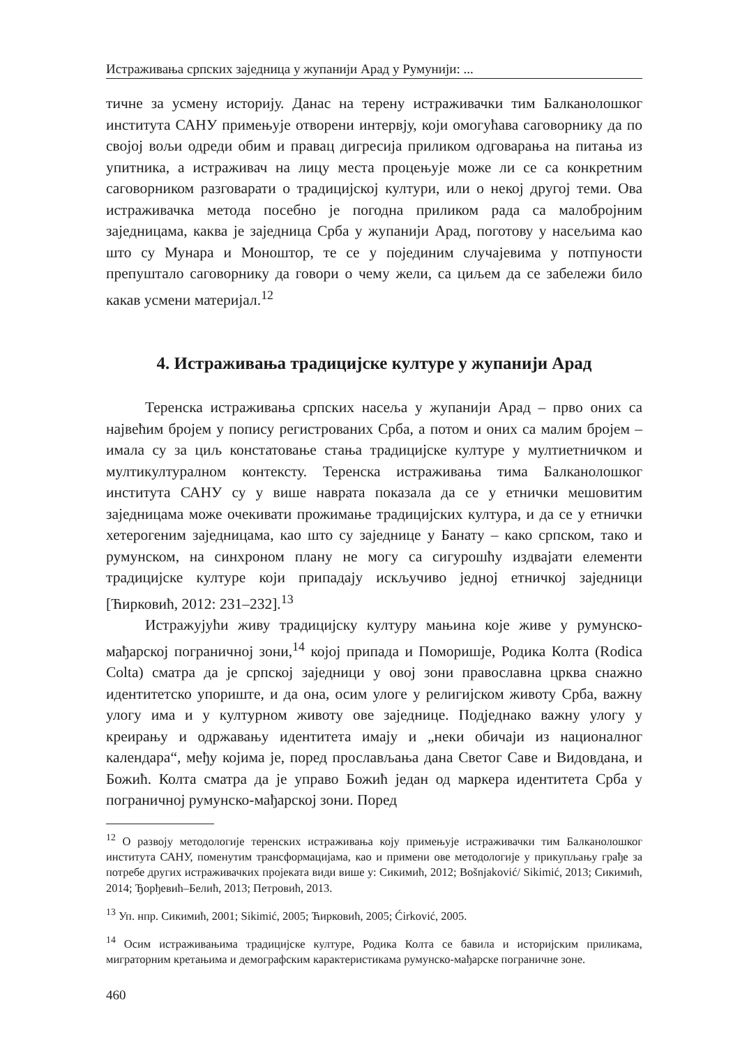Истраживања српских заједница у жупанији Арад у Румунији: ...
тичне за усмену историју. Данас на терену истраживачки тим Балканолошког института САНУ примењује отворени интервју, који омогућава саговорнику да по својој вољи одреди обим и правац дигресија приликом одговарања на питања из упитника, а истраживач на лицу места процењује може ли се са конкретним саговорником разговарати о традицијској култури, или о некој другој теми. Ова истраживачка метода посебно је погодна приликом рада са малобројним заједницама, каква је заједница Срба у жупанији Арад, поготову у насељима као што су Мунара и Моноштор, те се у појединим случајевима у потпуности препуштало саговорнику да говори о чему жели, са циљем да се забележи било какав усмени материјал.<sup>12</sup>
4. Истраживања традицијске културе у жупанији Арад
Теренска истраживања српских насеља у жупанији Арад – прво оних са највећим бројем у попису регистрованих Срба, а потом и оних са малим бројем – имала су за циљ констатовање стања традицијске културе у мултиетничком и мултикултуралном контексту. Теренска истраживања тима Балканолошког института САНУ су у више наврата показала да се у етнички мешовитим заједницама може очекивати прожимање традицијских култура, и да се у етнички хетерогеним заједницама, као што су заједнице у Банату – како српском, тако и румунском, на синхроном плану не могу са сигурошћу издвајати елементи традицијске културе који припадају искључиво једној етничкој заједници [Ћирковић, 2012: 231–232].<sup>13</sup>
Истражујући живу традицијску културу мањина које живе у румунско-мађарској пограничној зони,<sup>14</sup> којој припада и Поморишје, Родика Колта (Rodica Colta) сматра да је српској заједници у овој зони православна црква снажно идентитетско упориште, и да она, осим улоге у религијском животу Срба, важну улогу има и у културном животу ове заједнице. Подједнако важну улогу у креирању и одржавању идентитета имају и „неки обичаји из националног календара“, међу којима је, поред прослављања дана Светог Саве и Видовдана, и Божић. Колта сматра да је управо Божић један од маркера идентитета Срба у пограничној румунско-мађарској зони. Поред
<sup>12</sup> О развоју методологије теренских истраживања коју примењује истраживачки тим Балканолошког института САНУ, поменутим трансформацијама, као и примени ове методологије у прикупљању грађе за потребе других истраживачких пројеката види више у: Сикимић, 2012; Bošnjaković/ Sikimić, 2013; Сикимић, 2014; Ђорђевић–Белић, 2013; Петровић, 2013.
<sup>13</sup> Уп. нпр. Сикимић, 2001; Sikimić, 2005; Ћирковић, 2005; Ćirković, 2005.
<sup>14</sup> Осим истраживањима традицијске културе, Родика Колта се бавила и историјским приликама, миграторним кретањима и демографским карактеристикама румунско-мађарске пограничне зоне.
460